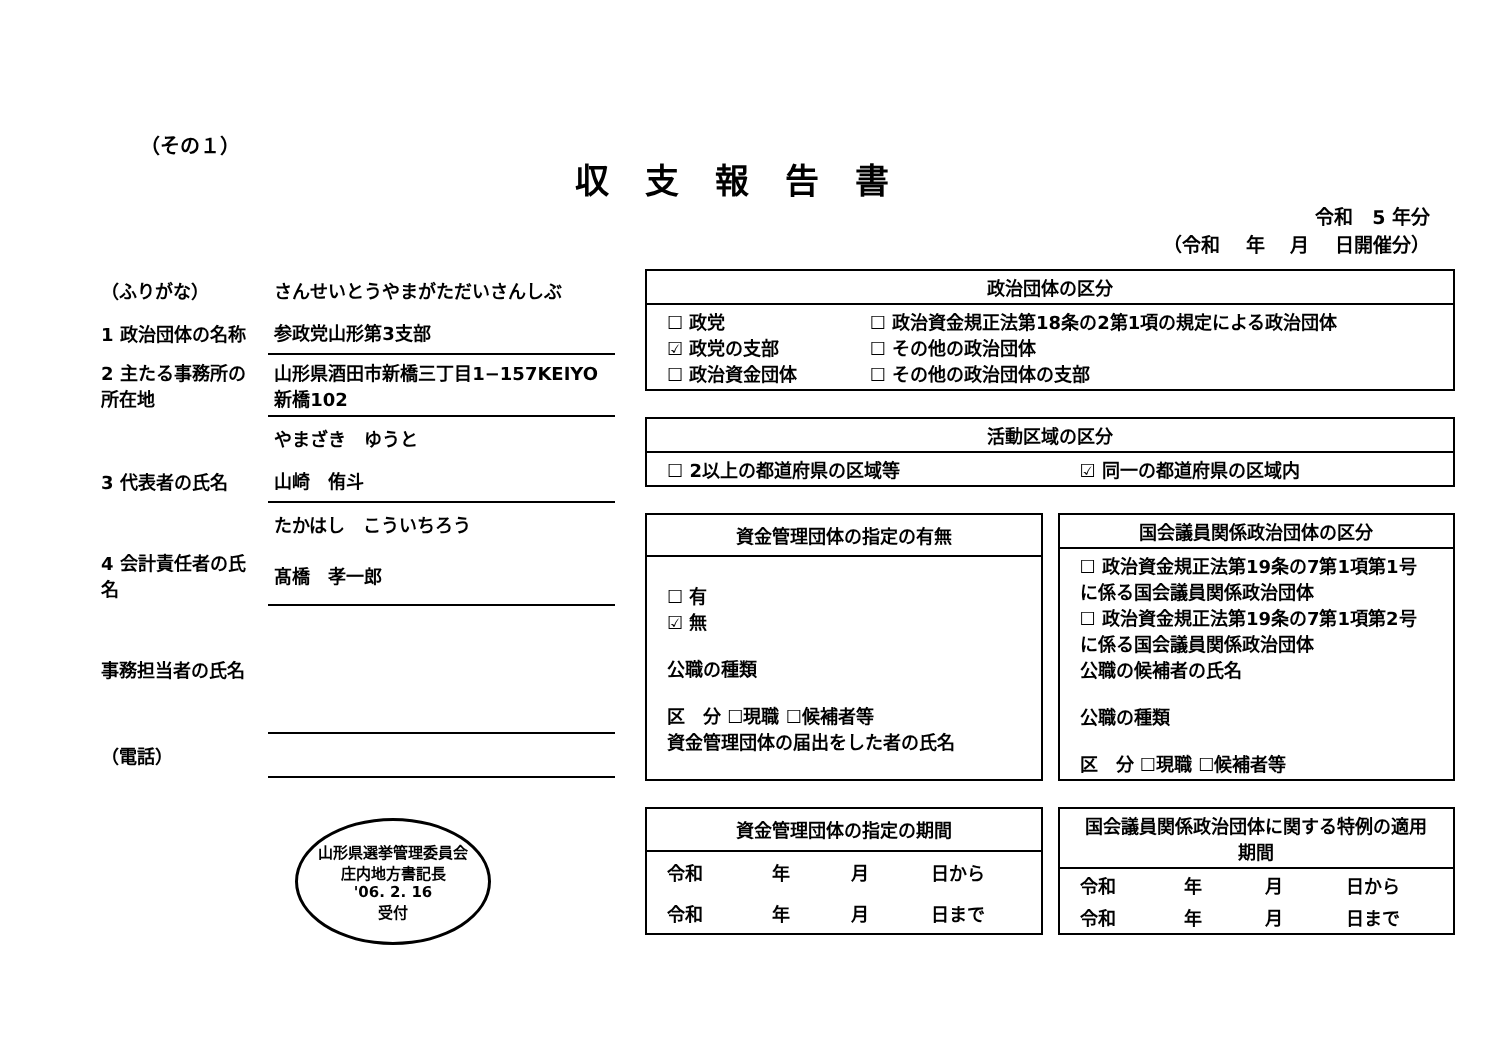（その１）
収支報告書
令和　5 年分
（令和　 年　 月　 日開催分）
| （ふりがな） | さんせいとうやまがただいさんしぶ |
| 1 政治団体の名称 | 参政党山形第3支部 |
| 2 主たる事務所の所在地 | 山形県酒田市新橋三丁目1−157KEIYO新橋102 |
| | やまざき ゆうと |
| 3 代表者の氏名 | 山崎 侑斗 |
| | たかはし こういちろう |
| 4 会計責任者の氏名 | 髙橋 孝一郎 |
| 事務担当者の氏名 | |
| （電話） | |
山形県選挙管理委員会
庄内地方書記長
'06. 2. 16
受付
| 政治団体の区分 | |
| --- | --- |
| ☐ 政党 ☑ 政党の支部 ☐ 政治資金団体 | ☐ 政治資金規正法第18条の2第1項の規定による政治団体 ☐ その他の政治団体 ☐ その他の政治団体の支部 |
| 活動区域の区分 | |
| --- | --- |
| ☐ 2以上の都道府県の区域等 | ☑ 同一の都道府県の区域内 |
| 資金管理団体の指定の有無 |
| --- |
| ☐ 有 ☑ 無 公職の種類 区 分 ☐現職 ☐候補者等 資金管理団体の届出をした者の氏名 |
| 国会議員関係政治団体の区分 |
| --- |
| ☐ 政治資金規正法第19条の7第1項第1号に係る国会議員関係政治団体 ☐ 政治資金規正法第19条の7第1項第2号に係る国会議員関係政治団体 公職の候補者の氏名 公職の種類 区 分 ☐現職 ☐候補者等 |
| 資金管理団体の指定の期間 | | | |
| --- | --- | --- | --- |
| 令和 | 年 | 月 | 日から |
| 令和 | 年 | 月 | 日まで |
| 国会議員関係政治団体に関する特例の適用期間 | | | |
| --- | --- | --- | --- |
| 令和 | 年 | 月 | 日から |
| 令和 | 年 | 月 | 日まで |